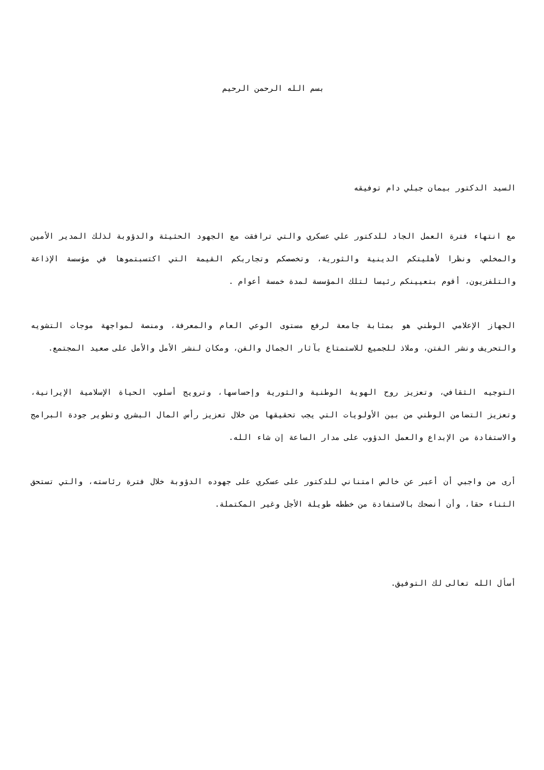بسم الله الرحمن الرحيم
السيد الدكتور بيمان جبلي دام توفيقه
مع انتهاء فترة العمل الجاد للدكتور علي عسكري والتي ترافقت مع الجهود الحثيثة والدؤوبة لذلك المدير الأمين والمخلص، ونظرا لأهليتكم الدينية والثورية، وتخصصكم وتجاربكم القيمة التي اكتسبتموها في مؤسسة الإذاعة والتلفزيون، أقوم بتعيينكم رئيسا لتلك المؤسسة لمدة خمسة أعوام .
الجهاز الإعلامي الوطني هو بمثابة جامعة لرفع مستوى الوعي العام والمعرفة، ومنصة لمواجهة موجات التشويه والتحريف ونشر الفتن، وملاذ للجميع للاستمتاع بآثار الجمال والفن، ومكان لنشر الأمل والأمل على صعيد المجتمع.
التوجيه الثقافي، وتعزيز روح الهوية الوطنية والثورية وإحساسها، وترويج أسلوب الحياة الإسلامية الإيرانية، وتعزيز التضامن الوطني من بين الأولويات التي يجب تحقيقها من خلال تعزيز رأس المال البشري وتطوير جودة البرامج والاستفادة من الإبداع والعمل الدؤوب على مدار الساعة إن شاء الله.
أرى من واجبي أن أعبر عن خالص امتناني للدكتور على عسكري على جهوده الدؤوبة خلال فترة رئاسته، والتي تستحق الثناء حقا، وأن أنصحك بالاستفادة من خططه طويلة الأجل وغير المكتملة.
أسأل الله تعالى لك التوفيق.